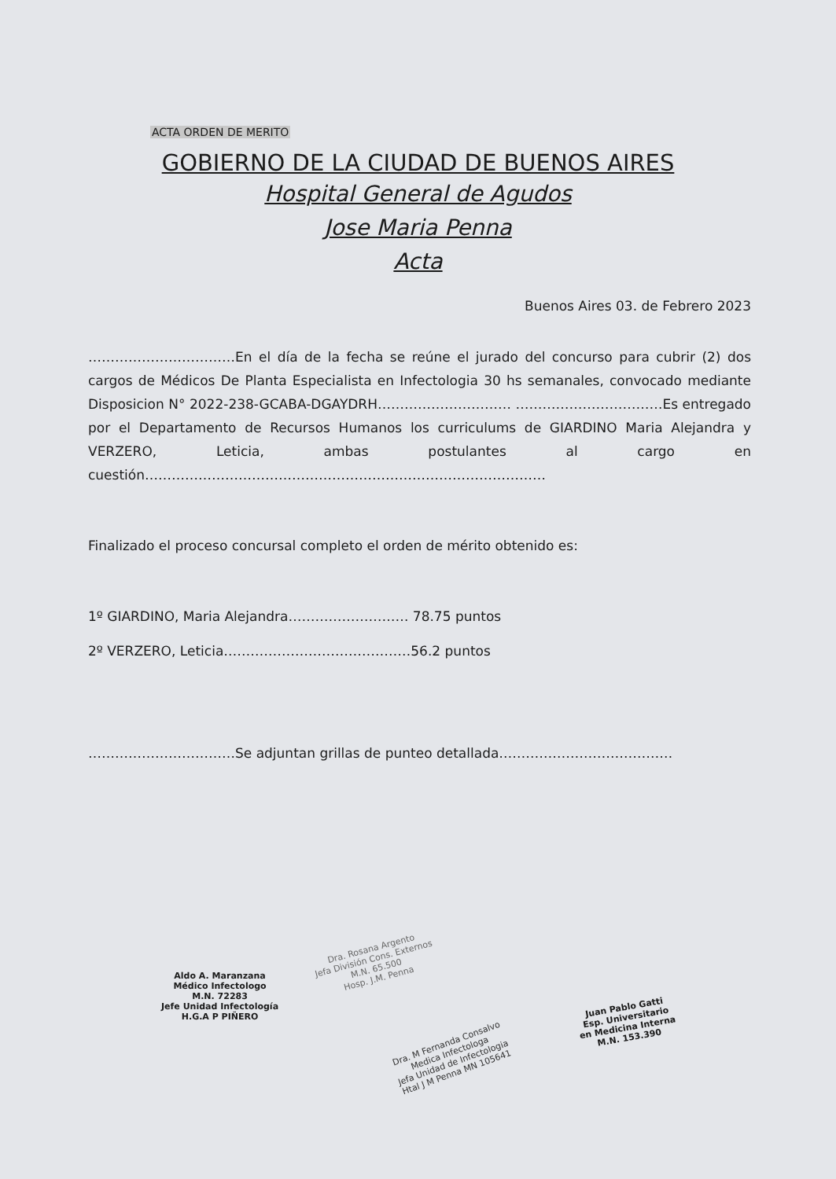ACTA ORDEN DE MERITO
GOBIERNO DE LA CIUDAD DE BUENOS AIRES
Hospital General de Agudos
Jose Maria Penna
Acta
Buenos Aires 03. de Febrero 2023
……………………………En el día de la fecha se reúne el jurado del concurso para cubrir (2) dos cargos de Médicos De Planta Especialista en Infectologia 30 hs semanales, convocado mediante Disposicion N° 2022-238-GCABA-DGAYDRH………………………… ……………………………Es entregado por el Departamento de Recursos Humanos los curriculums de GIARDINO Maria Alejandra y VERZERO, Leticia, ambas postulantes al cargo en cuestión………………………………………………………………………………
Finalizado el proceso concursal completo el orden de mérito obtenido es:
1º GIARDINO, Maria Alejandra……………………… 78.75 puntos
2º VERZERO, Leticia……………………………………56.2 puntos
……………………………Se adjuntan grillas de punteo detallada…………………………………
Aldo A. Maranzana
Médico Infectologo
M.N. 72283
Jefe Unidad Infectología
H.G.A P PIÑERO
Dra. Rosana Argento
Jefa División Cons. Externos
M.N. 65.500
Hosp. J.M. Penna
Dra. M Fernanda Consalvo
Medica Infectologa
Jefa Unidad de Infectologia
Htal J M Penna MN 105641
Juan Pablo Gatti
Esp. Universitario
en Medicina Interna
M.N. 153.390